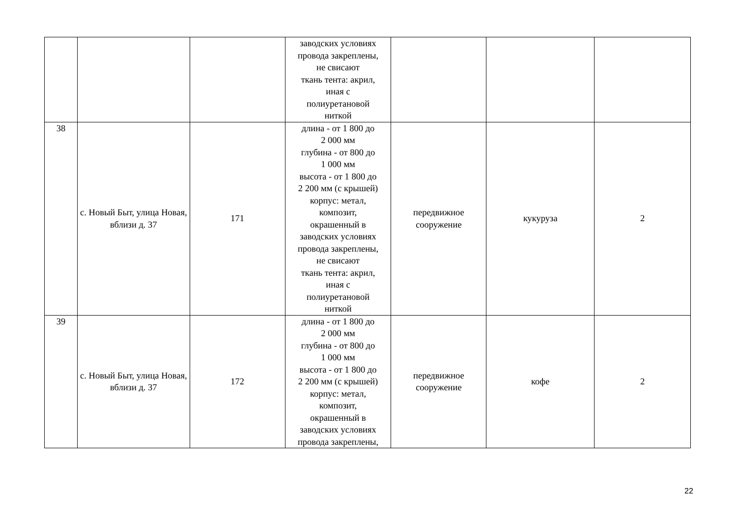| | | | заводских условиях провода закреплены, не свисают ткань тента: акрил, иная с полиуретановой ниткой | | | |
| 38 | с. Новый Быт, улица Новая, вблизи д. 37 | 171 | длина - от 1 800 до 2 000 мм глубина - от 800 до 1 000 мм высота - от 1 800 до 2 200 мм (с крышей) корпус: метал, композит, окрашенный в заводских условиях провода закреплены, не свисают ткань тента: акрил, иная с полиуретановой ниткой | передвижное сооружение | кукуруза | 2 |
| 39 | с. Новый Быт, улица Новая, вблизи д. 37 | 172 | длина - от 1 800 до 2 000 мм глубина - от 800 до 1 000 мм высота - от 1 800 до 2 200 мм (с крышей) корпус: метал, композит, окрашенный в заводских условиях провода закреплены, | передвижное сооружение | кофе | 2 |
22